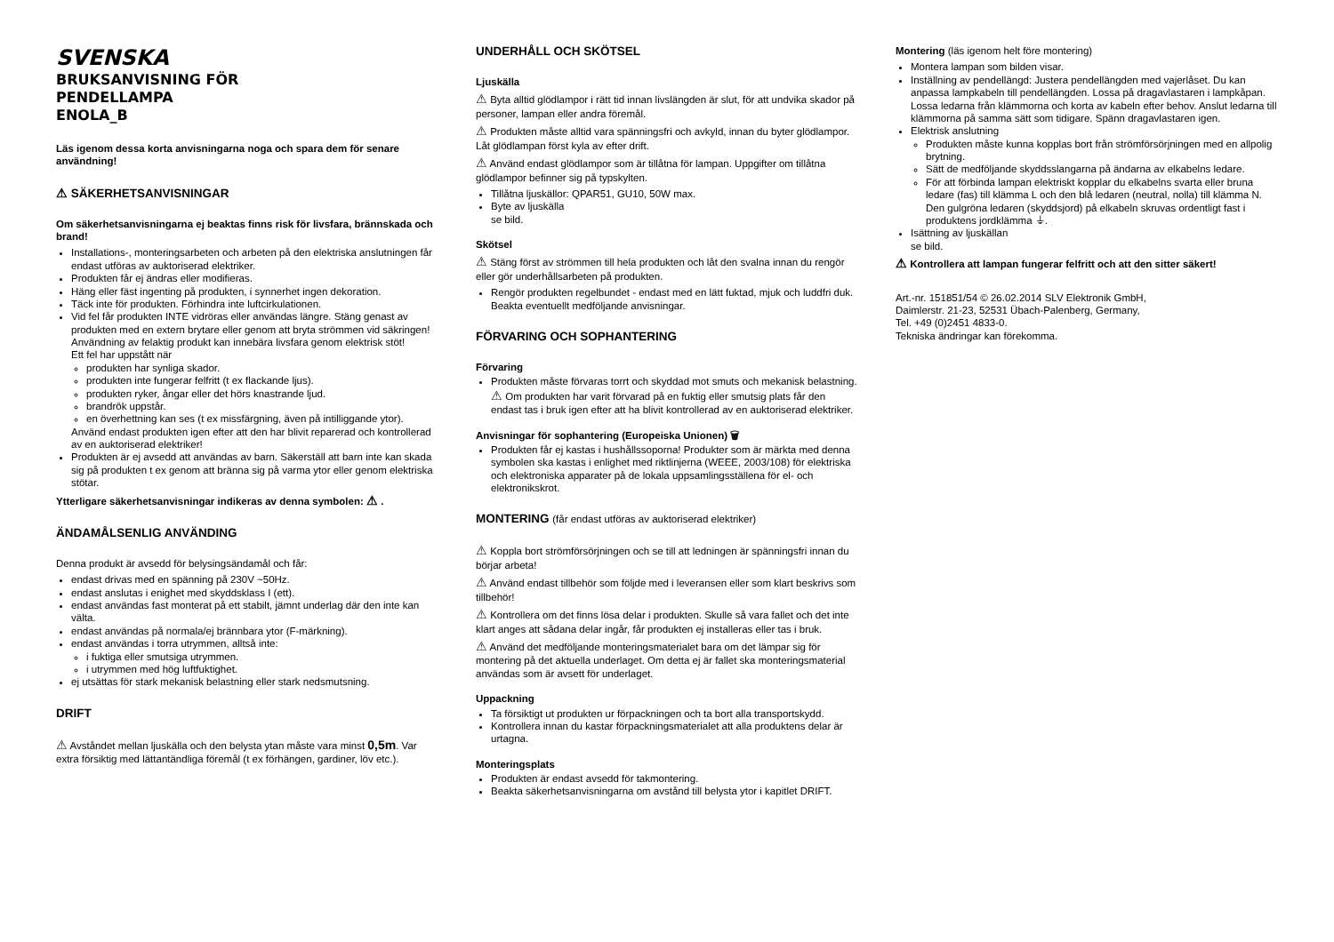SVENSKA
BRUKSANVISNING FÖR
PENDELLAMPA
ENOLA_B
Läs igenom dessa korta anvisningarna noga och spara dem för senare användning!
⚠ SÄKERHETSANVISNINGAR
Om säkerhetsanvisningarna ej beaktas finns risk för livsfara, brännskada och brand!
Installations-, monteringsarbeten och arbeten på den elektriska anslutningen får endast utföras av auktoriserad elektriker.
Produkten får ej ändras eller modifieras.
Häng eller fäst ingenting på produkten, i synnerhet ingen dekoration.
Täck inte för produkten. Förhindra inte luftcirkulationen.
Vid fel får produkten INTE vidröras eller användas längre. Stäng genast av produkten med en extern brytare eller genom att bryta strömmen vid säkringen! Användning av felaktig produkt kan innebära livsfara genom elektrisk stöt!
Ett fel har uppstått när
produkten har synliga skador.
produkten inte fungerar felfritt (t ex flackande ljus).
produkten ryker, ångar eller det hörs knastrande ljud.
brandrök uppstår.
en överhettning kan ses (t ex missfärgning, även på intilliggande ytor).
Använd endast produkten igen efter att den har blivit reparerad och kontrollerad av en auktoriserad elektriker!
Produkten är ej avsedd att användas av barn. Säkerställ att barn inte kan skada sig på produkten t ex genom att bränna sig på varma ytor eller genom elektriska stötar.
Ytterligare säkerhetsanvisningar indikeras av denna symbolen: ⚠ .
ÄNDAMÅLSENLIG ANVÄNDING
Denna produkt är avsedd för belysingsändamål och får:
endast drivas med en spänning på 230V ~50Hz.
endast anslutas i enighet med skyddsklass I (ett).
endast användas fast monterat på ett stabilt, jämnt underlag där den inte kan välta.
endast användas på normala/ej brännbara ytor (F-märkning).
endast användas i torra utrymmen, alltså inte:
i fuktiga eller smutsiga utrymmen.
i utrymmen med hög luftfuktighet.
ej utsättas för stark mekanisk belastning eller stark nedsmutsning.
DRIFT
⚠ Avståndet mellan ljuskälla och den belysta ytan måste vara minst 0,5m. Var extra försiktig med lättantändliga föremål (t ex förhängen, gardiner, löv etc.).
UNDERHÅLL OCH SKÖTSEL
Ljuskälla
⚠ Byta alltid glödlampor i rätt tid innan livslängden är slut, för att undvika skador på personer, lampan eller andra föremål.
⚠ Produkten måste alltid vara spänningsfri och avkyld, innan du byter glödlampor. Låt glödlampan först kyla av efter drift.
⚠ Använd endast glödlampor som är tillåtna för lampan. Uppgifter om tillåtna glödlampor befinner sig på typskylten.
Tillåtna ljuskällor: QPAR51, GU10, 50W max.
Byte av ljuskälla
se bild.
Skötsel
⚠ Stäng först av strömmen till hela produkten och låt den svalna innan du rengör eller gör underhållsarbeten på produkten.
Rengör produkten regelbundet - endast med en lätt fuktad, mjuk och luddfri duk. Beakta eventuellt medföljande anvisningar.
FÖRVARING OCH SOPHANTERING
Förvaring
Produkten måste förvaras torrt och skyddad mot smuts och mekanisk belastning.
⚠ Om produkten har varit förvarad på en fuktig eller smutsig plats får den endast tas i bruk igen efter att ha blivit kontrollerad av en auktoriserad elektriker.
Anvisningar för sophantering (Europeiska Unionen) 🗑
Produkten får ej kastas i hushållssoporna! Produkter som är märkta med denna symbolen ska kastas i enlighet med riktlinjerna (WEEE, 2003/108) för elektriska och elektroniska apparater på de lokala uppsamlingsställena för el- och elektronikskrot.
MONTERING (får endast utföras av auktoriserad elektriker)
⚠ Koppla bort strömförsörjningen och se till att ledningen är spänningsfri innan du börjar arbeta!
⚠ Använd endast tillbehör som följde med i leveransen eller som klart beskrivs som tillbehör!
⚠ Kontrollera om det finns lösa delar i produkten. Skulle så vara fallet och det inte klart anges att sådana delar ingår, får produkten ej installeras eller tas i bruk.
⚠ Använd det medföljande monteringsmaterialet bara om det lämpar sig för montering på det aktuella underlaget. Om detta ej är fallet ska monteringsmaterial användas som är avsett för underlaget.
Uppackning
Ta försiktigt ut produkten ur förpackningen och ta bort alla transportskydd.
Kontrollera innan du kastar förpackningsmaterialet att alla produktens delar är urtagna.
Monteringsplats
Produkten är endast avsedd för takmontering.
Beakta säkerhetsanvisningarna om avstånd till belysta ytor i kapitlet DRIFT.
Montering (läs igenom helt före montering)
Montera lampan som bilden visar.
Inställning av pendellängd: Justera pendellängden med vajerlåset. Du kan anpassa lampkabeln till pendellängden. Lossa på dragavlastaren i lampkåpan. Lossa ledarna från klämmorna och korta av kabeln efter behov. Anslut ledarna till klämmorna på samma sätt som tidigare. Spänn dragavlastaren igen.
Elektrisk anslutning
Produkten måste kunna kopplas bort från strömförsörjningen med en allpolig brytning.
Sätt de medföljande skyddsslangarna på ändarna av elkabelns ledare.
För att förbinda lampan elektriskt kopplar du elkabelns svarta eller bruna ledare (fas) till klämma L och den blå ledaren (neutral, nolla) till klämma N. Den gulgröna ledaren (skyddsjord) på elkabeln skruvas ordentligt fast i produktens jordklämma ⏚.
Isättning av ljuskällan
se bild.
⚠ Kontrollera att lampan fungerar felfritt och att den sitter säkert!
Art.-nr. 151851/54 © 26.02.2014 SLV Elektronik GmbH,
Daimlerstr. 21-23, 52531 Übach-Palenberg, Germany,
Tel. +49 (0)2451 4833-0.
Tekniska ändringar kan förekomma.